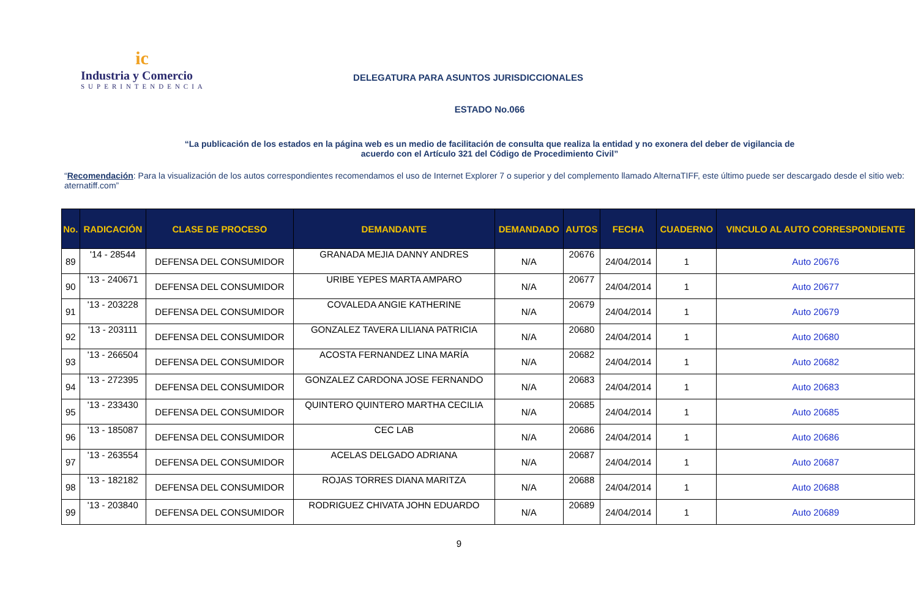ic
Industria y Comercio
SUPERINTENDENCIA
DELEGATURA PARA ASUNTOS JURISDICCIONALES
ESTADO No.066
“La publicación de los estados en la página web es un medio de facilitación de consulta que realiza la entidad y no exonera del deber de vigilancia de acuerdo con el Artículo 321 del Código de Procedimiento Civil”
“Recomendación: Para la visualización de los autos correspondientes recomendamos el uso de Internet Explorer 7 o superior y del complemento llamado AlternaTIFF, este último puede ser descargado desde el sitio web: aternatiff.com”
| No. | RADICACIÓN | CLASE DE PROCESO | DEMANDANTE | DEMANDADO | AUTOS | FECHA | CUADERNO | VINCULO AL AUTO CORRESPONDIENTE |
| --- | --- | --- | --- | --- | --- | --- | --- | --- |
| 89 | '14 - 28544 | DEFENSA DEL CONSUMIDOR | GRANADA MEJIA DANNY ANDRES | N/A | 20676 | 24/04/2014 | 1 | Auto 20676 |
| 90 | '13 - 240671 | DEFENSA DEL CONSUMIDOR | URIBE YEPES MARTA AMPARO | N/A | 20677 | 24/04/2014 | 1 | Auto 20677 |
| 91 | '13 - 203228 | DEFENSA DEL CONSUMIDOR | COVALEDA ANGIE KATHERINE | N/A | 20679 | 24/04/2014 | 1 | Auto 20679 |
| 92 | '13 - 203111 | DEFENSA DEL CONSUMIDOR | GONZALEZ TAVERA LILIANA PATRICIA | N/A | 20680 | 24/04/2014 | 1 | Auto 20680 |
| 93 | '13 - 266504 | DEFENSA DEL CONSUMIDOR | ACOSTA FERNANDEZ LINA MARÍA | N/A | 20682 | 24/04/2014 | 1 | Auto 20682 |
| 94 | '13 - 272395 | DEFENSA DEL CONSUMIDOR | GONZALEZ CARDONA JOSE FERNANDO | N/A | 20683 | 24/04/2014 | 1 | Auto 20683 |
| 95 | '13 - 233430 | DEFENSA DEL CONSUMIDOR | QUINTERO QUINTERO MARTHA CECILIA | N/A | 20685 | 24/04/2014 | 1 | Auto 20685 |
| 96 | '13 - 185087 | DEFENSA DEL CONSUMIDOR | CEC LAB | N/A | 20686 | 24/04/2014 | 1 | Auto 20686 |
| 97 | '13 - 263554 | DEFENSA DEL CONSUMIDOR | ACELAS DELGADO ADRIANA | N/A | 20687 | 24/04/2014 | 1 | Auto 20687 |
| 98 | '13 - 182182 | DEFENSA DEL CONSUMIDOR | ROJAS TORRES DIANA MARITZA | N/A | 20688 | 24/04/2014 | 1 | Auto 20688 |
| 99 | '13 - 203840 | DEFENSA DEL CONSUMIDOR | RODRIGUEZ CHIVATA JOHN EDUARDO | N/A | 20689 | 24/04/2014 | 1 | Auto 20689 |
9